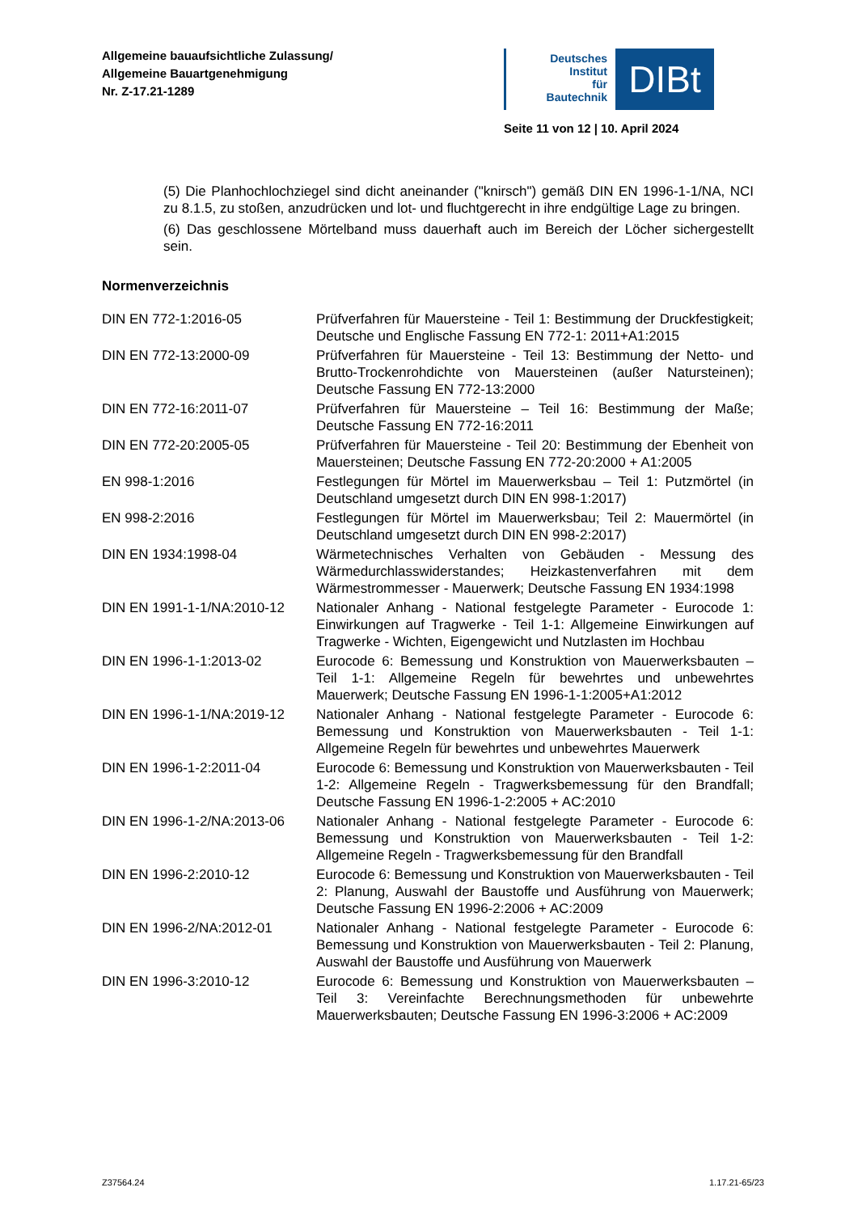Allgemeine bauaufsichtliche Zulassung/
Allgemeine Bauartgenehmigung
Nr. Z-17.21-1289
Deutsches
Institut
für
Bautechnik
DIBt
Seite 11 von 12 | 10. April 2024
(5) Die Planhochlochziegel sind dicht aneinander ("knirsch") gemäß DIN EN 1996-1-1/NA, NCI zu 8.1.5, zu stoßen, anzudrücken und lot- und fluchtgerecht in ihre endgültige Lage zu bringen.
(6) Das geschlossene Mörtelband muss dauerhaft auch im Bereich der Löcher sichergestellt sein.
Normenverzeichnis
| DIN EN 772-1:2016-05 | Prüfverfahren für Mauersteine - Teil 1: Bestimmung der Druckfestigkeit; Deutsche und Englische Fassung EN 772-1: 2011+A1:2015 |
| DIN EN 772-13:2000-09 | Prüfverfahren für Mauersteine - Teil 13: Bestimmung der Netto- und Brutto-Trockenrohdichte von Mauersteinen (außer Natursteinen); Deutsche Fassung EN 772-13:2000 |
| DIN EN 772-16:2011-07 | Prüfverfahren für Mauersteine – Teil 16: Bestimmung der Maße; Deutsche Fassung EN 772-16:2011 |
| DIN EN 772-20:2005-05 | Prüfverfahren für Mauersteine - Teil 20: Bestimmung der Ebenheit von Mauersteinen; Deutsche Fassung EN 772-20:2000 + A1:2005 |
| EN 998-1:2016 | Festlegungen für Mörtel im Mauerwerksbau – Teil 1: Putzmörtel (in Deutschland umgesetzt durch DIN EN 998-1:2017) |
| EN 998-2:2016 | Festlegungen für Mörtel im Mauerwerksbau; Teil 2: Mauermörtel (in Deutschland umgesetzt durch DIN EN 998-2:2017) |
| DIN EN 1934:1998-04 | Wärmetechnisches Verhalten von Gebäuden - Messung des Wärmedurchlasswiderstandes; Heizkastenverfahren mit dem Wärmestrommesser - Mauerwerk; Deutsche Fassung EN 1934:1998 |
| DIN EN 1991-1-1/NA:2010-12 | Nationaler Anhang - National festgelegte Parameter - Eurocode 1: Einwirkungen auf Tragwerke - Teil 1-1: Allgemeine Einwirkungen auf Tragwerke - Wichten, Eigengewicht und Nutzlasten im Hochbau |
| DIN EN 1996-1-1:2013-02 | Eurocode 6: Bemessung und Konstruktion von Mauerwerksbauten – Teil 1-1: Allgemeine Regeln für bewehrtes und unbewehrtes Mauerwerk; Deutsche Fassung EN 1996-1-1:2005+A1:2012 |
| DIN EN 1996-1-1/NA:2019-12 | Nationaler Anhang - National festgelegte Parameter - Eurocode 6: Bemessung und Konstruktion von Mauerwerksbauten - Teil 1-1: Allgemeine Regeln für bewehrtes und unbewehrtes Mauerwerk |
| DIN EN 1996-1-2:2011-04 | Eurocode 6: Bemessung und Konstruktion von Mauerwerksbauten - Teil 1-2: Allgemeine Regeln - Tragwerksbemessung für den Brandfall; Deutsche Fassung EN 1996-1-2:2005 + AC:2010 |
| DIN EN 1996-1-2/NA:2013-06 | Nationaler Anhang - National festgelegte Parameter - Eurocode 6: Bemessung und Konstruktion von Mauerwerksbauten - Teil 1-2: Allgemeine Regeln - Tragwerksbemessung für den Brandfall |
| DIN EN 1996-2:2010-12 | Eurocode 6: Bemessung und Konstruktion von Mauerwerksbauten - Teil 2: Planung, Auswahl der Baustoffe und Ausführung von Mauerwerk; Deutsche Fassung EN 1996-2:2006 + AC:2009 |
| DIN EN 1996-2/NA:2012-01 | Nationaler Anhang - National festgelegte Parameter - Eurocode 6: Bemessung und Konstruktion von Mauerwerksbauten - Teil 2: Planung, Auswahl der Baustoffe und Ausführung von Mauerwerk |
| DIN EN 1996-3:2010-12 | Eurocode 6: Bemessung und Konstruktion von Mauerwerksbauten – Teil 3: Vereinfachte Berechnungsmethoden für unbewehrte Mauerwerksbauten; Deutsche Fassung EN 1996-3:2006 + AC:2009 |
Z37564.24 1.17.21-65/23